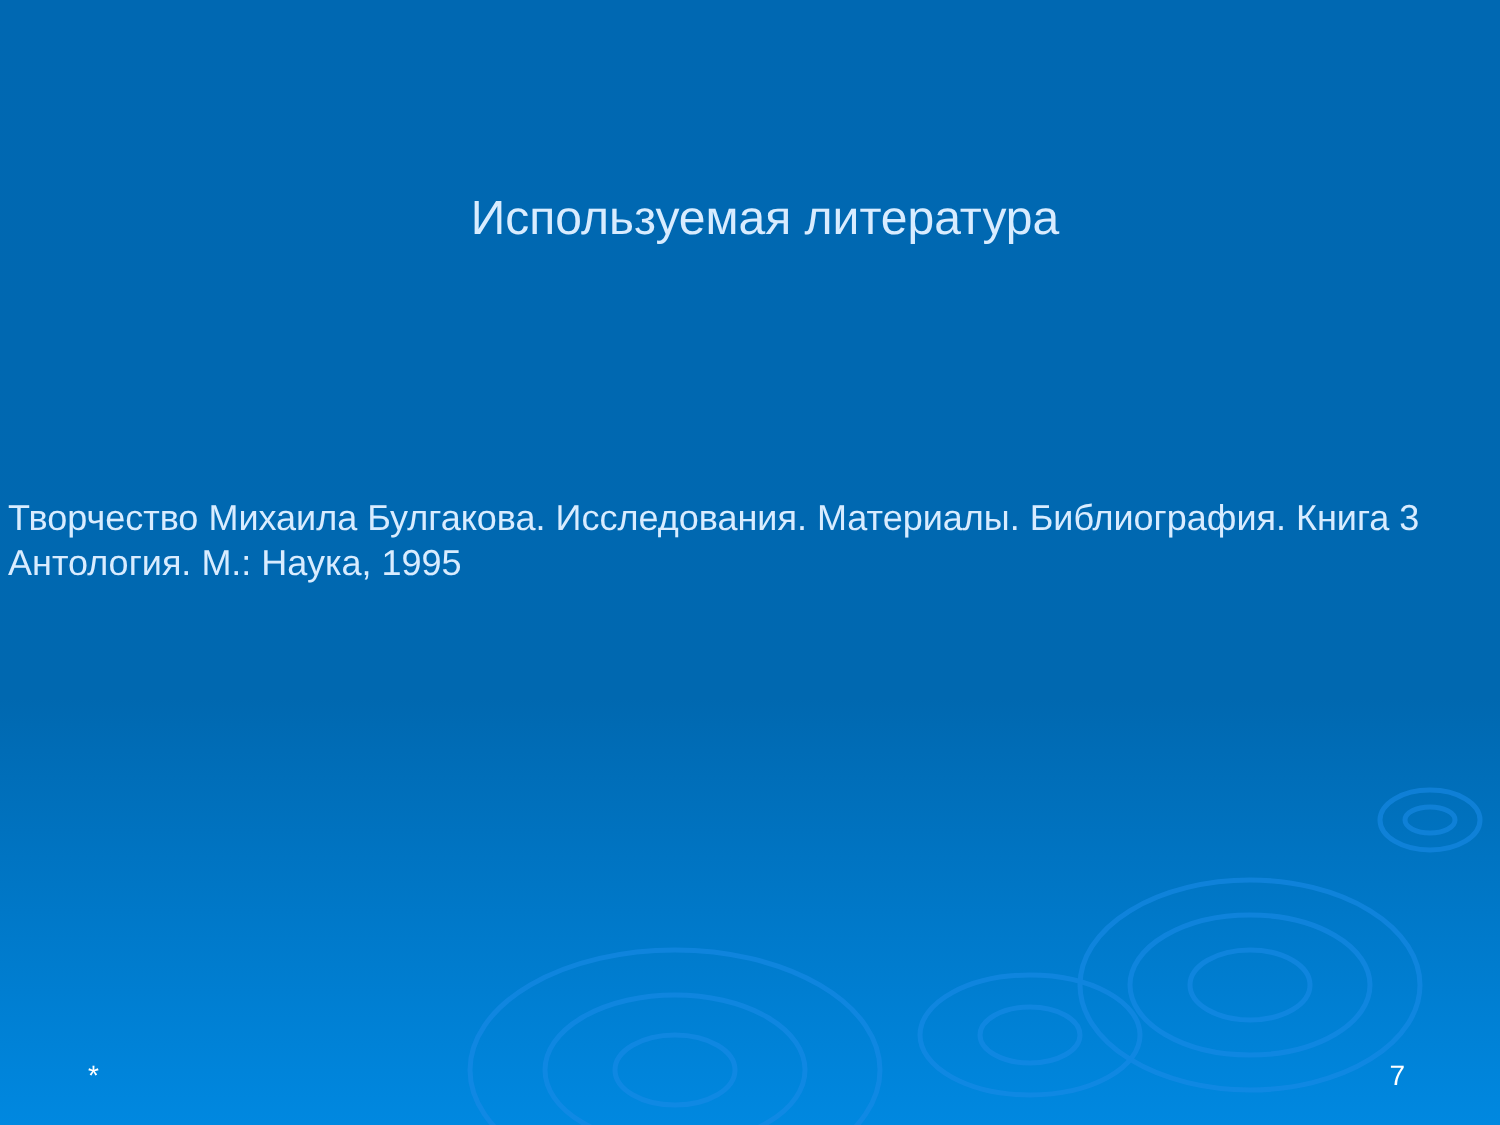Используемая литература
Творчество Михаила Булгакова. Исследования. Материалы. Библиография. Книга 3 Антология. М.: Наука, 1995
* 7